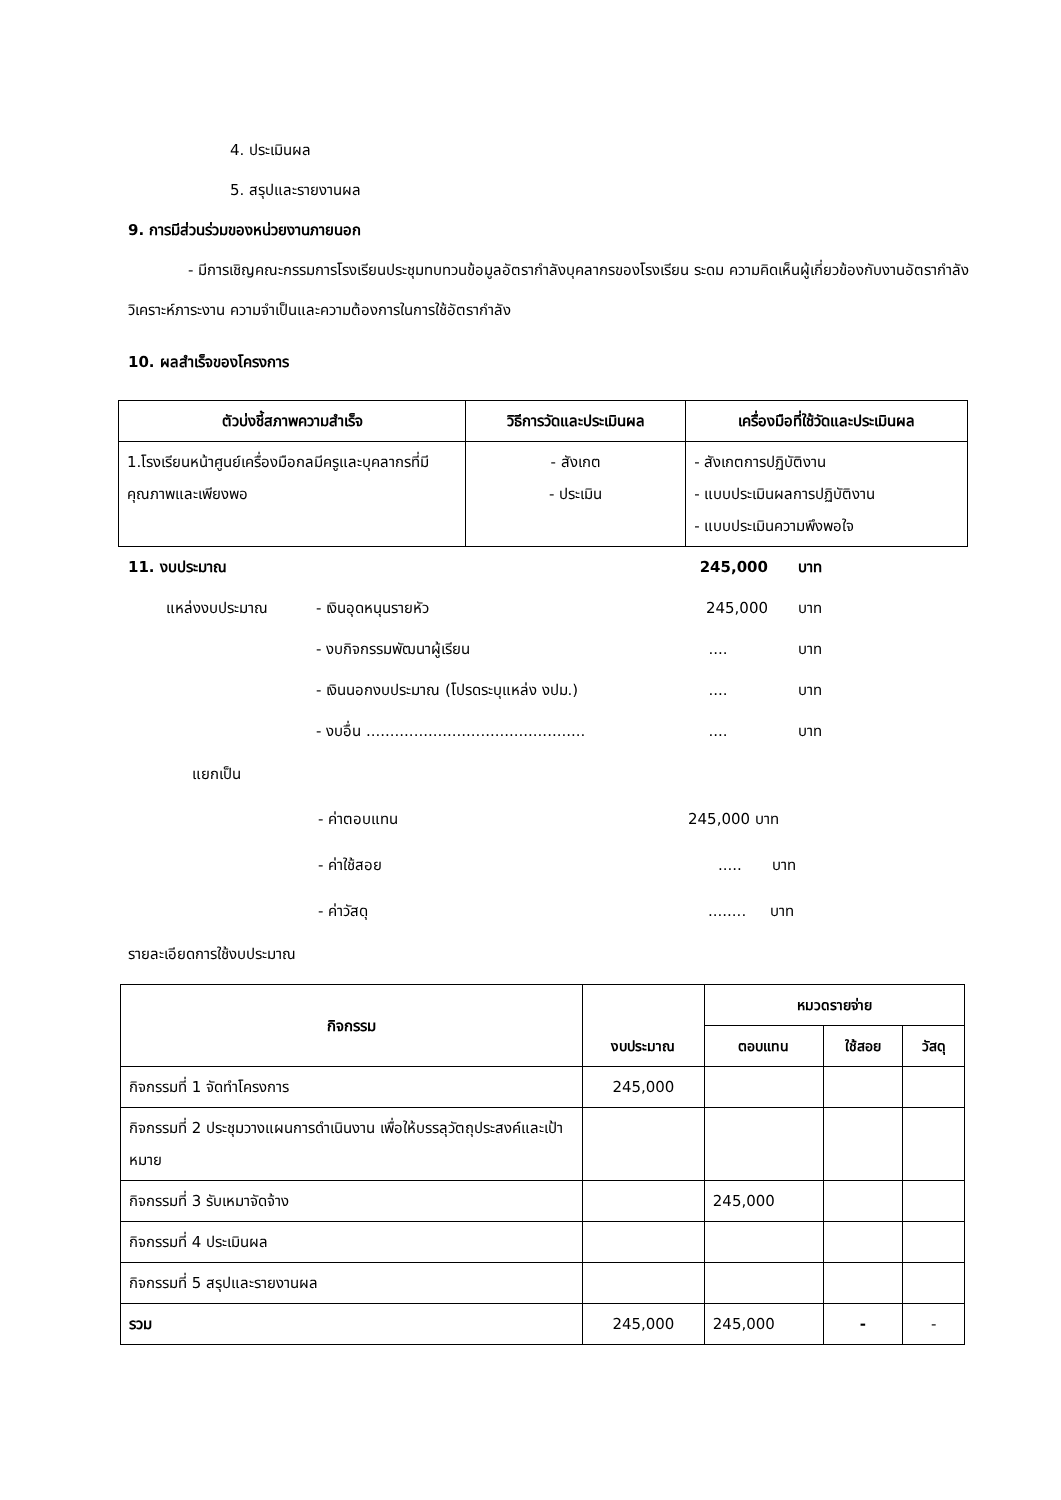4. ประเมินผล
5. สรุปและรายงานผล
9. การมีส่วนร่วมของหน่วยงานภายนอก
- มีการเชิญคณะกรรมการโรงเรียนประชุมทบทวนข้อมูลอัตรากำลังบุคลากรของโรงเรียน ระดม ความคิดเห็นผู้เกี่ยวข้องกับงานอัตรากำลังวิเคราะห์ภาระงาน ความจำเป็นและความต้องการในการใช้อัตรากำลัง
10. ผลสำเร็จของโครงการ
| ตัวบ่งชี้สภาพความสำเร็จ | วิธีการวัดและประเมินผล | เครื่องมือที่ใช้วัดและประเมินผล |
| --- | --- | --- |
| 1.โรงเรียนหน้าศูนย์เครื่องมือกลมีครูและบุคลากรที่มี คุณภาพและเพียงพอ | - สังเกต - ประเมิน | - สังเกตการปฏิบัติงาน - แบบประเมินผลการปฏิบัติงาน - แบบประเมินความพึงพอใจ |
11. งบประมาณ 245,000 บาท
แหล่งงบประมาณ - เงินอุดหนุนรายหัว 245,000 บาท
- งบกิจกรรมพัฒนาผู้เรียน.... บาท
- เงินนอกงบประมาณ (โปรดระบุแหล่ง งปม.).... บาท
- งบอื่น .................................................. บาท
แยกเป็น
- ค่าตอบแทน 245,000 บาท
- ค่าใช้สอย..... บาท
- ค่าวัสดุ........ บาท
รายละเอียดการใช้งบประมาณ
| กิจกรรม | งบประมาณ | หมวดรายจ่าย | | |
| --- | --- | --- | --- | --- |
| | | ตอบแทน | ใช้สอย | วัสดุ |
| กิจกรรมที่ 1 จัดทำโครงการ | 245,000 | | | |
| กิจกรรมที่ 2 ประชุมวางแผนการดำเนินงาน เพื่อให้บรรลุวัตถุประสงค์และเป้าหมาย | | | | |
| กิจกรรมที่ 3 รับเหมาจัดจ้าง | | 245,000 | | |
| กิจกรรมที่ 4 ประเมินผล | | | | |
| กิจกรรมที่ 5 สรุปและรายงานผล | | | | |
| รวม | 245,000 | 245,000 | - | - |